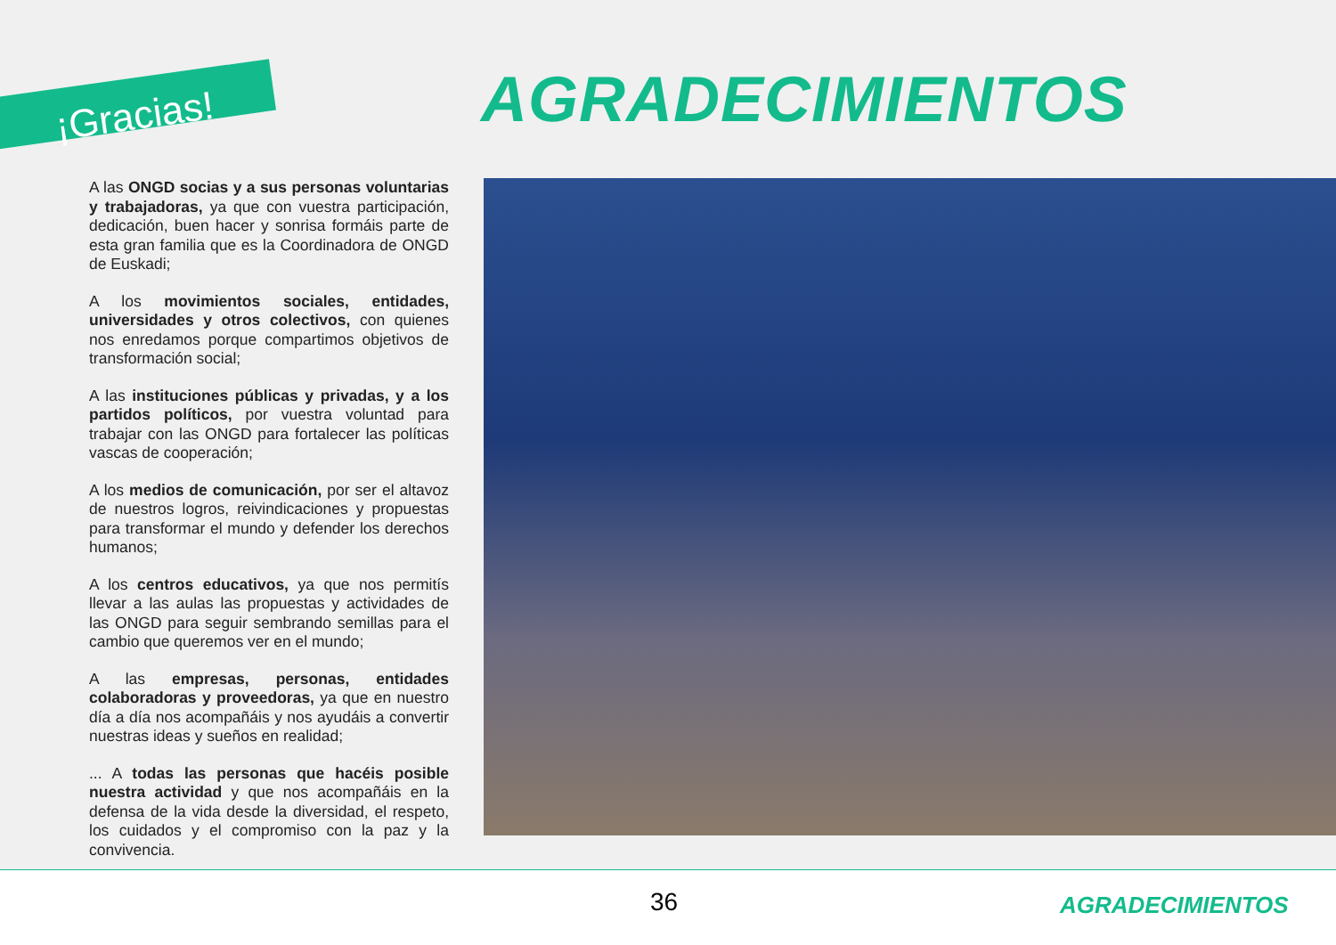¡Gracias! AGRADECIMIENTOS
A las ONGD socias y a sus personas voluntarias y trabajadoras, ya que con vuestra participación, dedicación, buen hacer y sonrisa formáis parte de esta gran familia que es la Coordinadora de ONGD de Euskadi;
A los movimientos sociales, entidades, universidades y otros colectivos, con quienes nos enredamos porque compartimos objetivos de transformación social;
A las instituciones públicas y privadas, y a los partidos políticos, por vuestra voluntad para trabajar con las ONGD para fortalecer las políticas vascas de cooperación;
A los medios de comunicación, por ser el altavoz de nuestros logros, reivindicaciones y propuestas para transformar el mundo y defender los derechos humanos;
A los centros educativos, ya que nos permitís llevar a las aulas las propuestas y actividades de las ONGD para seguir sembrando semillas para el cambio que queremos ver en el mundo;
A las empresas, personas, entidades colaboradoras y proveedoras, ya que en nuestro día a día nos acompañáis y nos ayudáis a convertir nuestras ideas y sueños en realidad;
... A todas las personas que hacéis posible nuestra actividad y que nos acompañáis en la defensa de la vida desde la diversidad, el respeto, los cuidados y el compromiso con la paz y la convivencia.
36 AGRADECIMIENTOS